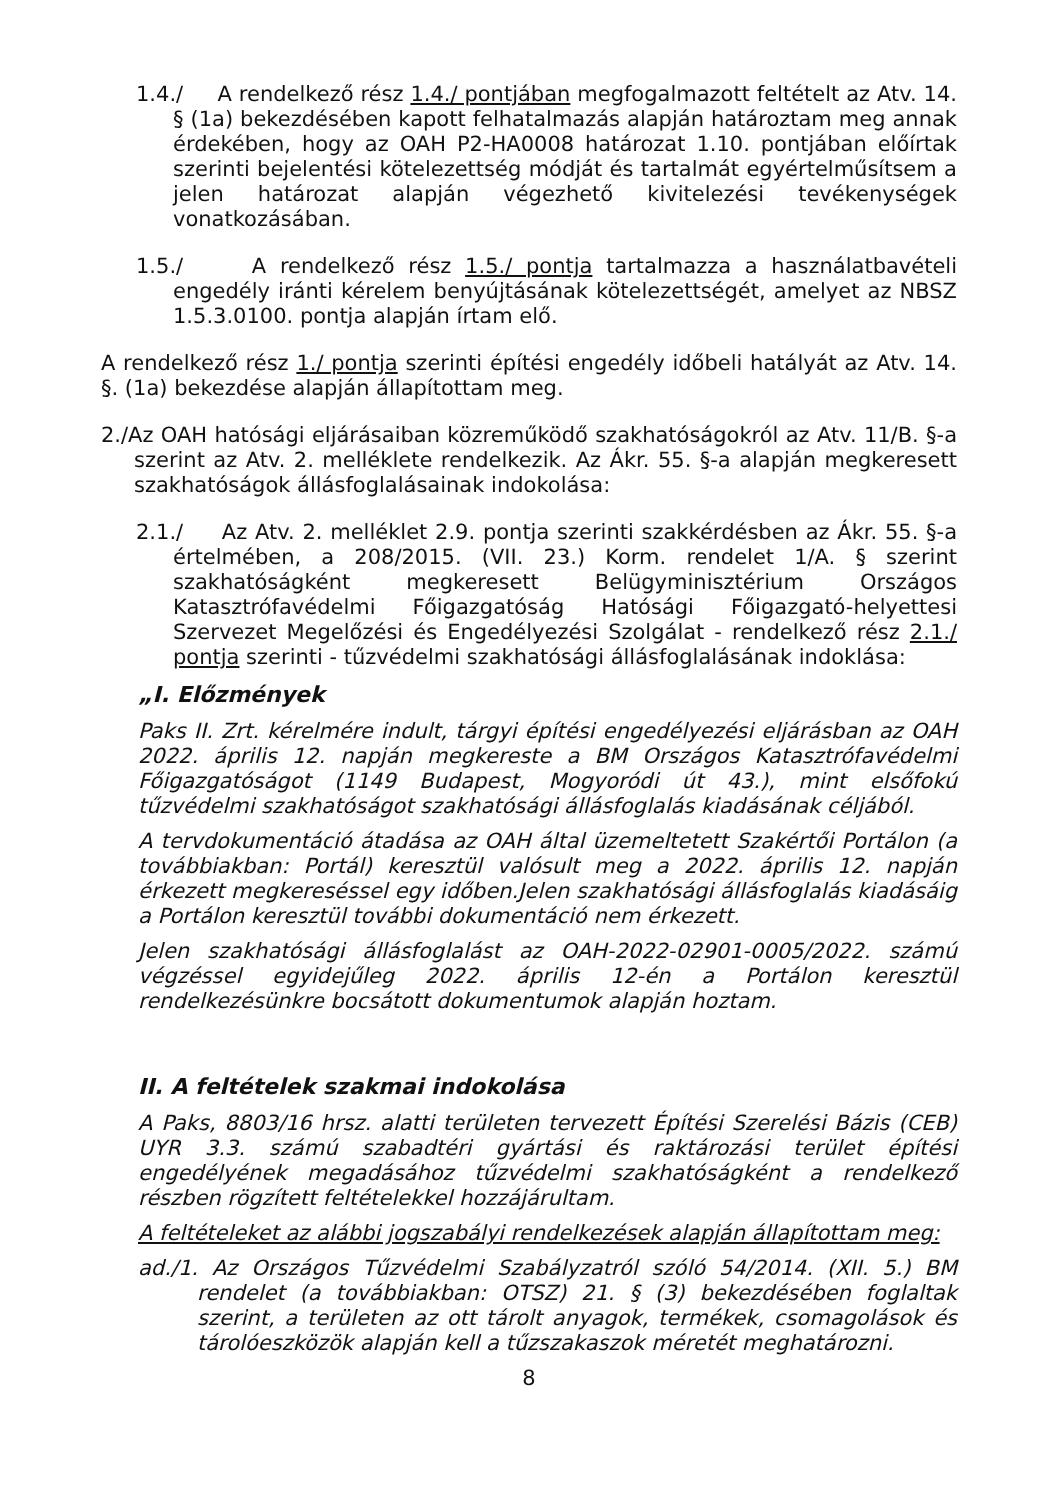1.4./ A rendelkező rész 1.4./ pontjában megfogalmazott feltételt az Atv. 14. § (1a) bekezdésében kapott felhatalmazás alapján határoztam meg annak érdekében, hogy az OAH P2-HA0008 határozat 1.10. pontjában előírtak szerinti bejelentési kötelezettség módját és tartalmát egyértelműsítsem a jelen határozat alapján végezhető kivitelezési tevékenységek vonatkozásában.
1.5./ A rendelkező rész 1.5./ pontja tartalmazza a használatbavételi engedély iránti kérelem benyújtásának kötelezettségét, amelyet az NBSZ 1.5.3.0100. pontja alapján írtam elő.
A rendelkező rész 1./ pontja szerinti építési engedély időbeli hatályát az Atv. 14. §. (1a) bekezdése alapján állapítottam meg.
2./Az OAH hatósági eljárásaiban közreműködő szakhatóságokról az Atv. 11/B. §-a szerint az Atv. 2. melléklete rendelkezik. Az Ákr. 55. §-a alapján megkeresett szakhatóságok állásfoglalásainak indokolása:
2.1./ Az Atv. 2. melléklet 2.9. pontja szerinti szakkérdésben az Ákr. 55. §-a értelmében, a 208/2015. (VII. 23.) Korm. rendelet 1/A. § szerint szakhatóságként megkeresett Belügyminisztérium Országos Katasztrófavédelmi Főigazgatóság Hatósági Főigazgató-helyettesi Szervezet Megelőzési és Engedélyezési Szolgálat - rendelkező rész 2.1./ pontja szerinti - tűzvédelmi szakhatósági állásfoglalásának indoklása:
„I. Előzmények
Paks II. Zrt. kérelmére indult, tárgyi építési engedélyezési eljárásban az OAH 2022. április 12. napján megkereste a BM Országos Katasztrófavédelmi Főigazgatóságot (1149 Budapest, Mogyoródi út 43.), mint elsőfokú tűzvédelmi szakhatóságot szakhatósági állásfoglalás kiadásának céljából.
A tervdokumentáció átadása az OAH által üzemeltetett Szakértői Portálon (a továbbiakban: Portál) keresztül valósult meg a 2022. április 12. napján érkezett megkereséssel egy időben.Jelen szakhatósági állásfoglalás kiadásáig a Portálon keresztül további dokumentáció nem érkezett.
Jelen szakhatósági állásfoglalást az OAH-2022-02901-0005/2022. számú végzéssel egyidejűleg 2022. április 12-én a Portálon keresztül rendelkezésünkre bocsátott dokumentumok alapján hoztam.
II. A feltételek szakmai indokolása
A Paks, 8803/16 hrsz. alatti területen tervezett Építési Szerelési Bázis (CEB) UYR 3.3. számú szabadtéri gyártási és raktározási terület építési engedélyének megadásához tűzvédelmi szakhatóságként a rendelkező részben rögzített feltételekkel hozzájárultam.
A feltételeket az alábbi jogszabályi rendelkezések alapján állapítottam meg:
ad./1. Az Országos Tűzvédelmi Szabályzatról szóló 54/2014. (XII. 5.) BM rendelet (a továbbiakban: OTSZ) 21. § (3) bekezdésében foglaltak szerint, a területen az ott tárolt anyagok, termékek, csomagolások és tárolóeszközök alapján kell a tűzszakaszok méretét meghatározni.
8